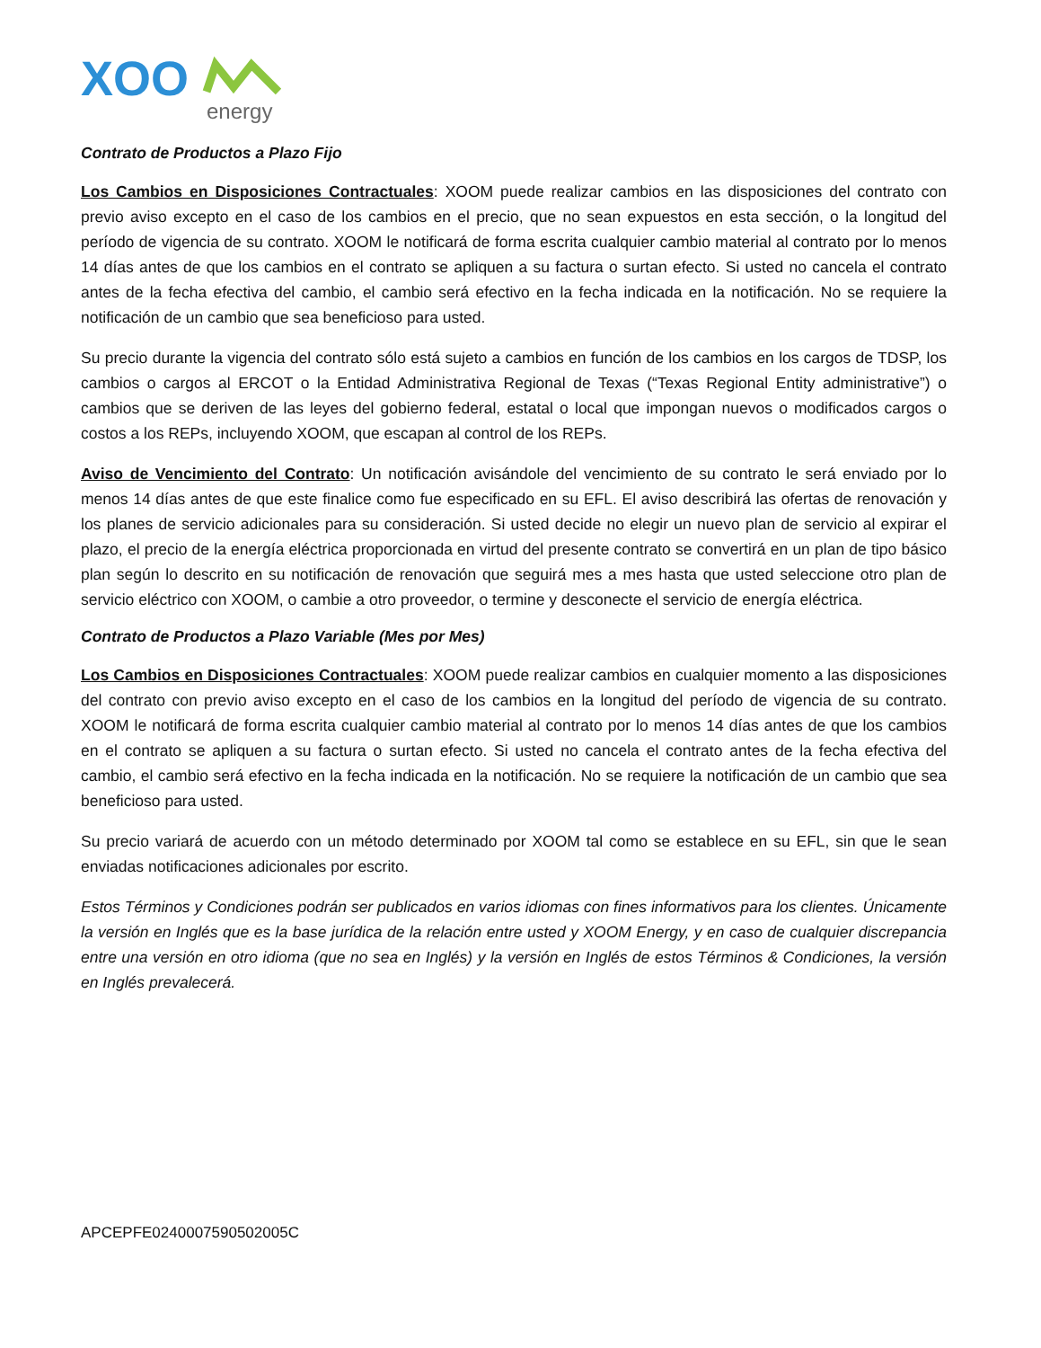XOO
energy
Contrato de Productos a Plazo Fijo
Los Cambios en Disposiciones Contractuales: XOOM puede realizar cambios en las disposiciones del contrato con previo aviso excepto en el caso de los cambios en el precio, que no sean expuestos en esta sección, o la longitud del período de vigencia de su contrato. XOOM le notificará de forma escrita cualquier cambio material al contrato por lo menos 14 días antes de que los cambios en el contrato se apliquen a su factura o surtan efecto. Si usted no cancela el contrato antes de la fecha efectiva del cambio, el cambio será efectivo en la fecha indicada en la notificación. No se requiere la notificación de un cambio que sea beneficioso para usted.
Su precio durante la vigencia del contrato sólo está sujeto a cambios en función de los cambios en los cargos de TDSP, los cambios o cargos al ERCOT o la Entidad Administrativa Regional de Texas (“Texas Regional Entity administrative”) o cambios que se deriven de las leyes del gobierno federal, estatal o local que impongan nuevos o modificados cargos o costos a los REPs, incluyendo XOOM, que escapan al control de los REPs.
Aviso de Vencimiento del Contrato: Un notificación avisándole del vencimiento de su contrato le será enviado por lo menos 14 días antes de que este finalice como fue especificado en su EFL. El aviso describirá las ofertas de renovación y los planes de servicio adicionales para su consideración. Si usted decide no elegir un nuevo plan de servicio al expirar el plazo, el precio de la energía eléctrica proporcionada en virtud del presente contrato se convertirá en un plan de tipo básico plan según lo descrito en su notificación de renovación que seguirá mes a mes hasta que usted seleccione otro plan de servicio eléctrico con XOOM, o cambie a otro proveedor, o termine y desconecte el servicio de energía eléctrica.
Contrato de Productos a Plazo Variable (Mes por Mes)
Los Cambios en Disposiciones Contractuales: XOOM puede realizar cambios en cualquier momento a las disposiciones del contrato con previo aviso excepto en el caso de los cambios en la longitud del período de vigencia de su contrato. XOOM le notificará de forma escrita cualquier cambio material al contrato por lo menos 14 días antes de que los cambios en el contrato se apliquen a su factura o surtan efecto. Si usted no cancela el contrato antes de la fecha efectiva del cambio, el cambio será efectivo en la fecha indicada en la notificación. No se requiere la notificación de un cambio que sea beneficioso para usted.
Su precio variará de acuerdo con un método determinado por XOOM tal como se establece en su EFL, sin que le sean enviadas notificaciones adicionales por escrito.
Estos Términos y Condiciones podrán ser publicados en varios idiomas con fines informativos para los clientes. Únicamente la versión en Inglés que es la base jurídica de la relación entre usted y XOOM Energy, y en caso de cualquier discrepancia entre una versión en otro idioma (que no sea en Inglés) y la versión en Inglés de estos Términos & Condiciones, la versión en Inglés prevalecerá.
APCEPFE0240007590502005C